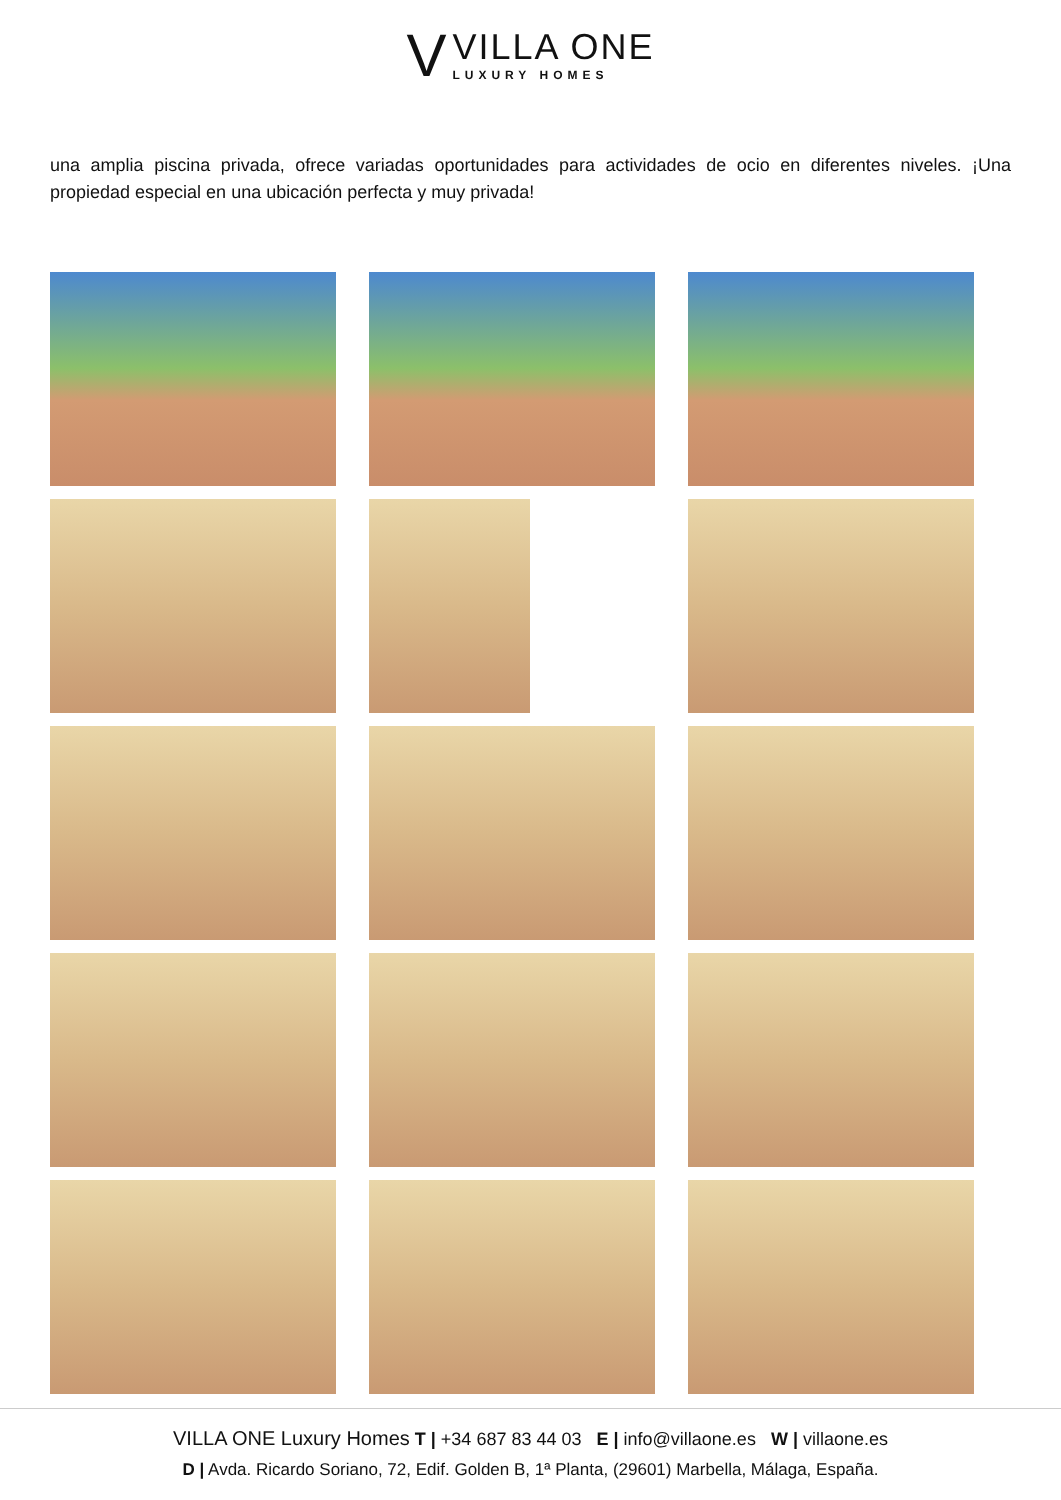V
VILLA ONE
LUXURY HOMES
una amplia piscina privada, ofrece variadas oportunidades para actividades de ocio en diferentes niveles. ¡Una propiedad especial en una ubicación perfecta y muy privada!
VILLA ONE Luxury Homes T | +34 687 83 44 03 E | info@villaone.es W | villaone.es
D | Avda. Ricardo Soriano, 72, Edif. Golden B, 1ª Planta, (29601) Marbella, Málaga, España.